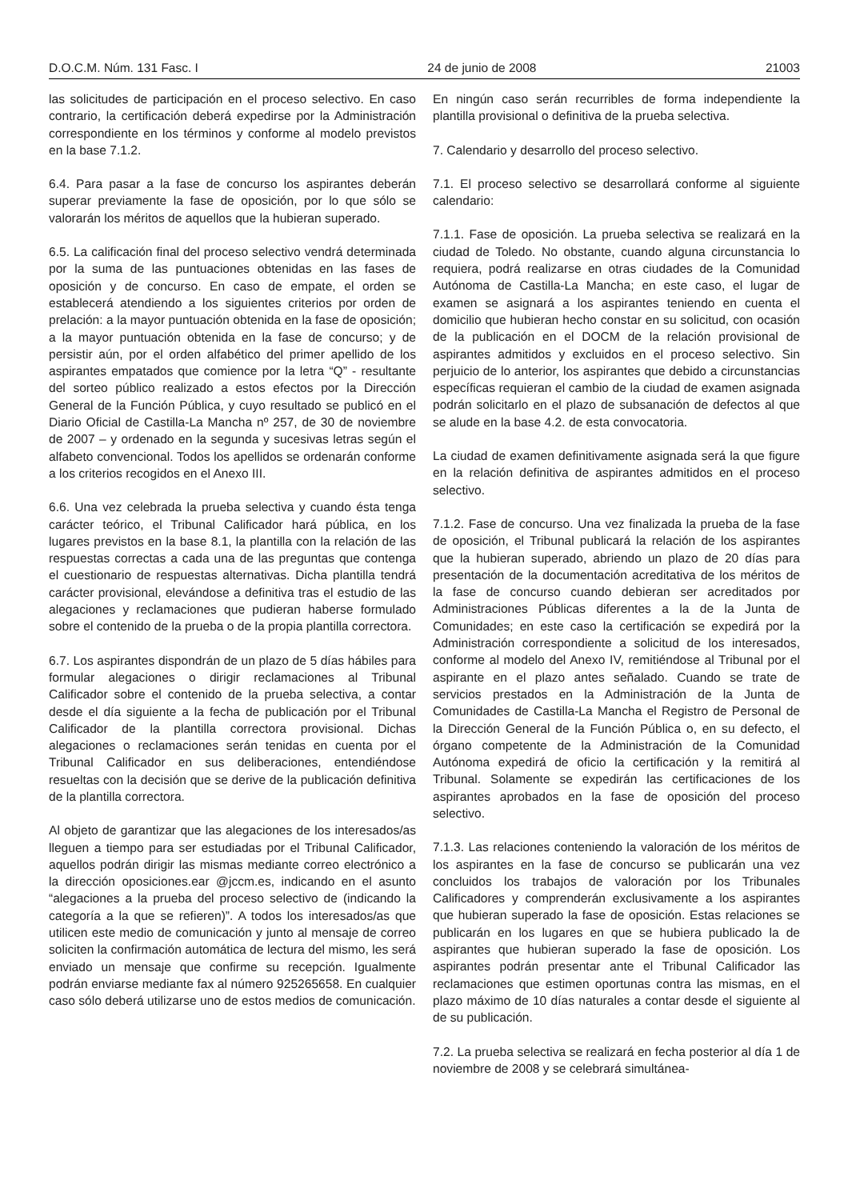D.O.C.M. Núm. 131 Fasc. I 24 de junio de 2008 21003
las solicitudes de participación en el proceso selectivo. En caso contrario, la certificación deberá expedirse por la Administración correspondiente en los términos y conforme al modelo previstos en la base 7.1.2.
6.4. Para pasar a la fase de concurso los aspirantes deberán superar previamente la fase de oposición, por lo que sólo se valorarán los méritos de aquellos que la hubieran superado.
6.5. La calificación final del proceso selectivo vendrá determinada por la suma de las puntuaciones obtenidas en las fases de oposición y de concurso. En caso de empate, el orden se establecerá atendiendo a los siguientes criterios por orden de prelación: a la mayor puntuación obtenida en la fase de oposición; a la mayor puntuación obtenida en la fase de concurso; y de persistir aún, por el orden alfabético del primer apellido de los aspirantes empatados que comience por la letra “Q” - resultante del sorteo público realizado a estos efectos por la Dirección General de la Función Pública, y cuyo resultado se publicó en el Diario Oficial de Castilla-La Mancha nº 257, de 30 de noviembre de 2007 – y ordenado en la segunda y sucesivas letras según el alfabeto convencional. Todos los apellidos se ordenarán conforme a los criterios recogidos en el Anexo III.
6.6. Una vez celebrada la prueba selectiva y cuando ésta tenga carácter teórico, el Tribunal Calificador hará pública, en los lugares previstos en la base 8.1, la plantilla con la relación de las respuestas correctas a cada una de las preguntas que contenga el cuestionario de respuestas alternativas. Dicha plantilla tendrá carácter provisional, elevándose a definitiva tras el estudio de las alegaciones y reclamaciones que pudieran haberse formulado sobre el contenido de la prueba o de la propia plantilla correctora.
6.7. Los aspirantes dispondrán de un plazo de 5 días hábiles para formular alegaciones o dirigir reclamaciones al Tribunal Calificador sobre el contenido de la prueba selectiva, a contar desde el día siguiente a la fecha de publicación por el Tribunal Calificador de la plantilla correctora provisional. Dichas alegaciones o reclamaciones serán tenidas en cuenta por el Tribunal Calificador en sus deliberaciones, entendiéndose resueltas con la decisión que se derive de la publicación definitiva de la plantilla correctora.
Al objeto de garantizar que las alegaciones de los interesados/as lleguen a tiempo para ser estudiadas por el Tribunal Calificador, aquellos podrán dirigir las mismas mediante correo electrónico a la dirección oposiciones.ear @jccm.es, indicando en el asunto “alegaciones a la prueba del proceso selectivo de (indicando la categoría a la que se refieren)”. A todos los interesados/as que utilicen este medio de comunicación y junto al mensaje de correo soliciten la confirmación automática de lectura del mismo, les será enviado un mensaje que confirme su recepción. Igualmente podrán enviarse mediante fax al número 925265658. En cualquier caso sólo deberá utilizarse uno de estos medios de comunicación.
En ningún caso serán recurribles de forma independiente la plantilla provisional o definitiva de la prueba selectiva.
7. Calendario y desarrollo del proceso selectivo.
7.1. El proceso selectivo se desarrollará conforme al siguiente calendario:
7.1.1. Fase de oposición. La prueba selectiva se realizará en la ciudad de Toledo. No obstante, cuando alguna circunstancia lo requiera, podrá realizarse en otras ciudades de la Comunidad Autónoma de Castilla-La Mancha; en este caso, el lugar de examen se asignará a los aspirantes teniendo en cuenta el domicilio que hubieran hecho constar en su solicitud, con ocasión de la publicación en el DOCM de la relación provisional de aspirantes admitidos y excluidos en el proceso selectivo. Sin perjuicio de lo anterior, los aspirantes que debido a circunstancias específicas requieran el cambio de la ciudad de examen asignada podrán solicitarlo en el plazo de subsanación de defectos al que se alude en la base 4.2. de esta convocatoria.
La ciudad de examen definitivamente asignada será la que figure en la relación definitiva de aspirantes admitidos en el proceso selectivo.
7.1.2. Fase de concurso. Una vez finalizada la prueba de la fase de oposición, el Tribunal publicará la relación de los aspirantes que la hubieran superado, abriendo un plazo de 20 días para presentación de la documentación acreditativa de los méritos de la fase de concurso cuando debieran ser acreditados por Administraciones Públicas diferentes a la de la Junta de Comunidades; en este caso la certificación se expedirá por la Administración correspondiente a solicitud de los interesados, conforme al modelo del Anexo IV, remitiéndose al Tribunal por el aspirante en el plazo antes señalado. Cuando se trate de servicios prestados en la Administración de la Junta de Comunidades de Castilla-La Mancha el Registro de Personal de la Dirección General de la Función Pública o, en su defecto, el órgano competente de la Administración de la Comunidad Autónoma expedirá de oficio la certificación y la remitirá al Tribunal. Solamente se expedirán las certificaciones de los aspirantes aprobados en la fase de oposición del proceso selectivo.
7.1.3. Las relaciones conteniendo la valoración de los méritos de los aspirantes en la fase de concurso se publicarán una vez concluidos los trabajos de valoración por los Tribunales Calificadores y comprenderán exclusivamente a los aspirantes que hubieran superado la fase de oposición. Estas relaciones se publicarán en los lugares en que se hubiera publicado la de aspirantes que hubieran superado la fase de oposición. Los aspirantes podrán presentar ante el Tribunal Calificador las reclamaciones que estimen oportunas contra las mismas, en el plazo máximo de 10 días naturales a contar desde el siguiente al de su publicación.
7.2. La prueba selectiva se realizará en fecha posterior al día 1 de noviembre de 2008 y se celebrará simultánea-